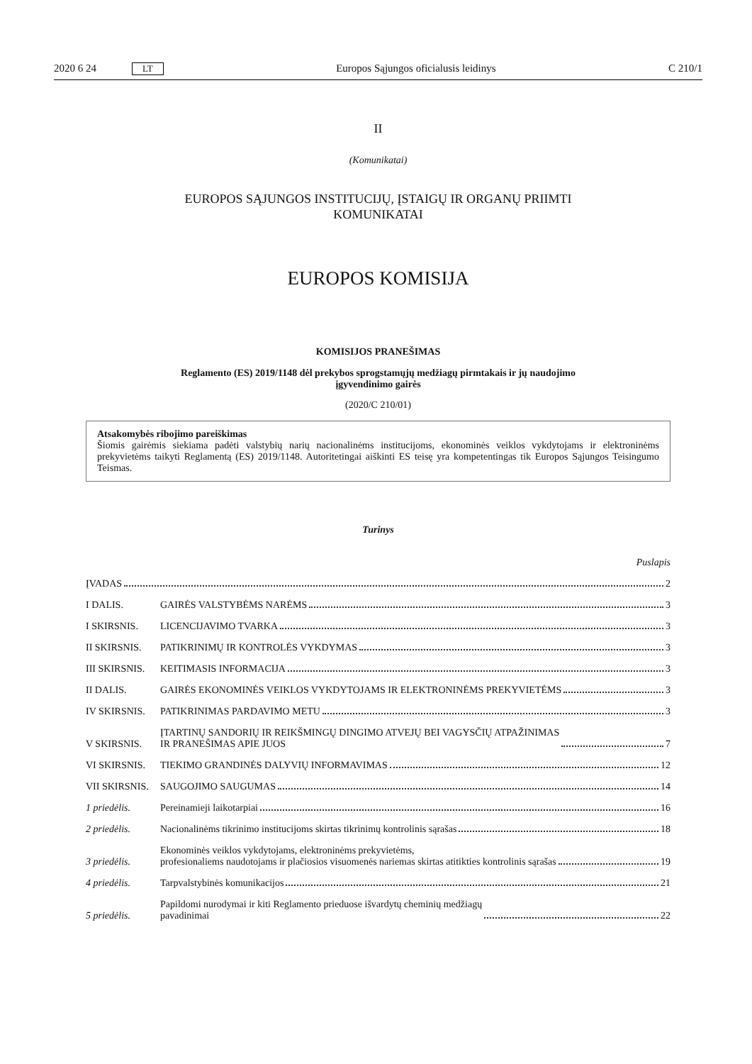2020 6 24 LT Europos Sąjungos oficialusis leidinys C 210/1
II
(Komunikatai)
EUROPOS SĄJUNGOS INSTITUCIJŲ, ĮSTAIGŲ IR ORGANŲ PRIIMTI
KOMUNIKATAI
EUROPOS KOMISIJA
KOMISIJOS PRANEŠIMAS
Reglamento (ES) 2019/1148 dėl prekybos sprogstamųjų medžiagų pirmtakais ir jų naudojimo
įgyvendinimo gairės
(2020/C 210/01)
Atsakomybės ribojimo pareiškimas
Šiomis gairėmis siekiama padėti valstybių narių nacionalinėms institucijoms, ekonominės veiklos vykdytojams ir elektroninėms prekyvietėms taikyti Reglamentą (ES) 2019/1148. Autoritetingai aiškinti ES teisę yra kompetentingas tik Europos Sąjungos Teisingumo Teismas.
Turinys
Puslapis
ĮVADAS 2
I DALIS.
GAIRĖS VALSTYBĖMS NARĖMS 3
I SKIRSNIS.
LICENCIJAVIMO TVARKA 3
II SKIRSNIS.
PATIKRINIMŲ IR KONTROLĖS VYKDYMAS 3
III SKIRSNIS.
KEITIMASIS INFORMACIJA 3
II DALIS.
GAIRĖS EKONOMINĖS VEIKLOS VYKDYTOJAMS IR ELEKTRONINĖMS PREKYVIETĖMS 3
IV SKIRSNIS.
PATIKRINIMAS PARDAVIMO METU 3
V SKIRSNIS.
ĮTARTINŲ SANDORIŲ IR REIKŠMINGŲ DINGIMO ATVEJŲ BEI VAGYSČIŲ ATPAŽINIMAS
IR PRANEŠIMAS APIE JUOS 7
VI SKIRSNIS.
TIEKIMO GRANDINĖS DALYVIŲ INFORMAVIMAS 12
VII SKIRSNIS.
SAUGOJIMO SAUGUMAS 14
1 priedėlis.
Pereinamieji laikotarpiai 16
2 priedėlis.
Nacionalinėms tikrinimo institucijoms skirtas tikrinimų kontrolinis sąrašas 18
3 priedėlis.
Ekonominės veiklos vykdytojams, elektroninėms prekyvietėms,
profesionaliems naudotojams ir plačiosios visuomenės nariemas skirtas atitikties kontrolinis sąrašas 19
4 priedėlis.
Tarpvalstybinės komunikacijos 21
5 priedėlis.
Papildomi nurodymai ir kiti Reglamento prieduose išvardytų cheminių medžiagų
pavadinimai 22